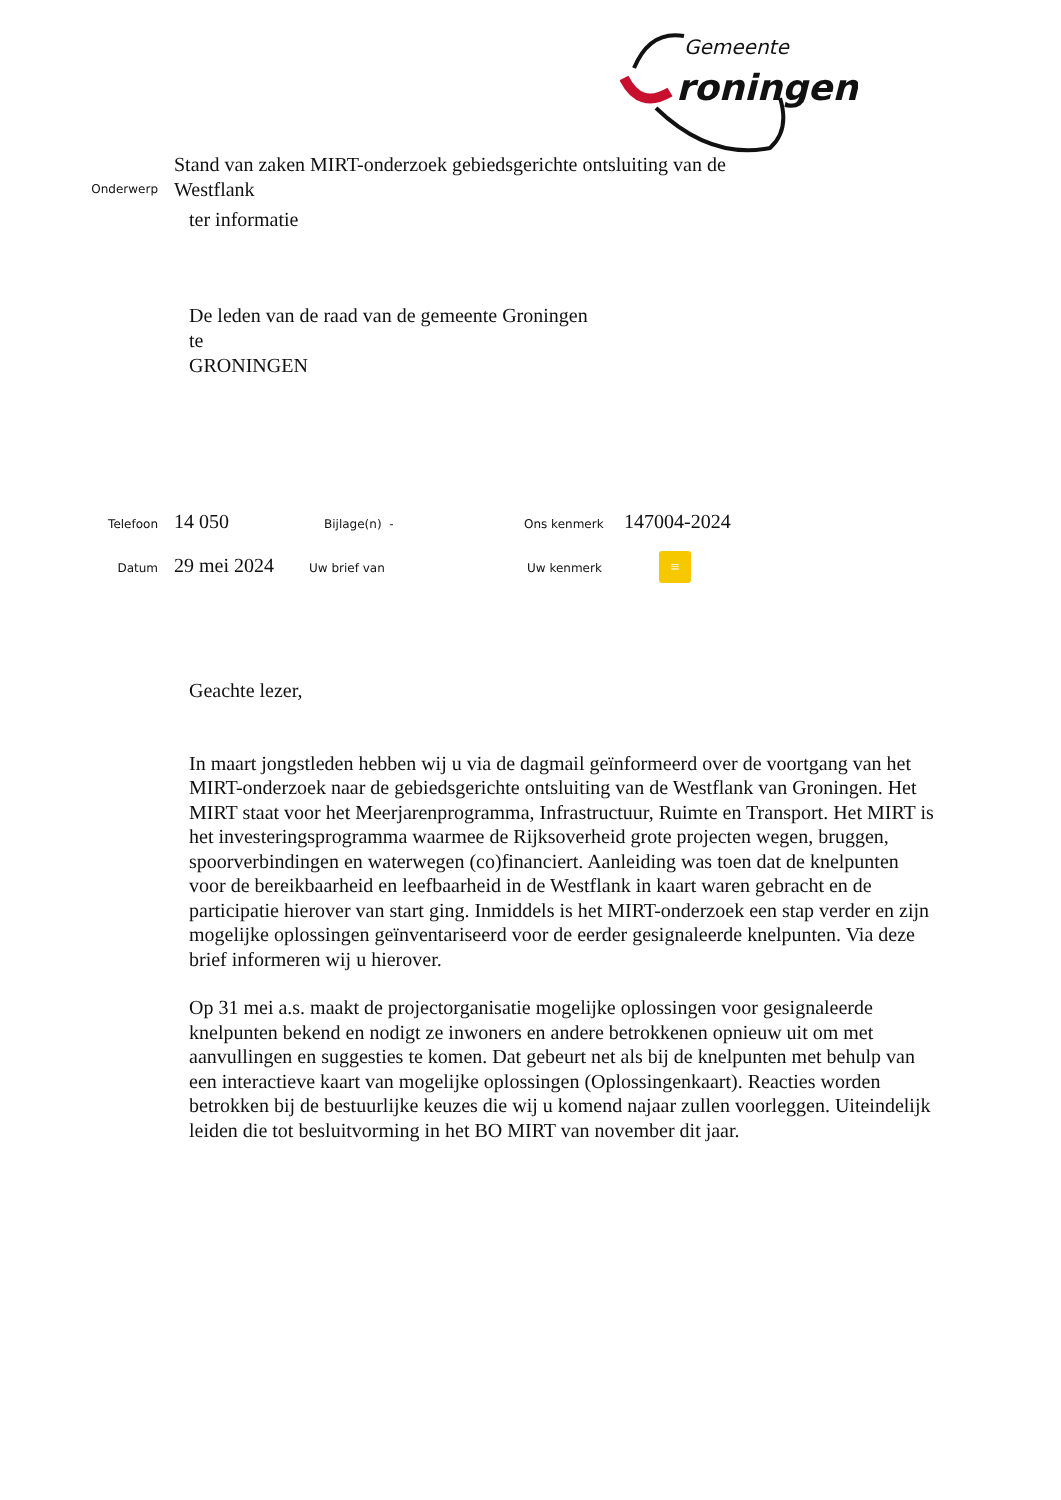Gemeente
roningen
Onderwerp
Stand van zaken MIRT-onderzoek gebiedsgerichte ontsluiting van de Westflank
ter informatie
De leden van de raad van de gemeente Groningen
te
GRONINGEN
Telefoon
14 050
Bijlage(n) - Ons kenmerk
147004-2024
Datum
29 mei 2024
Uw brief van Uw kenmerk
≡
Geachte lezer,
In maart jongstleden hebben wij u via de dagmail geïnformeerd over de voortgang van het MIRT-onderzoek naar de gebiedsgerichte ontsluiting van de Westflank van Groningen. Het MIRT staat voor het Meerjarenprogramma, Infrastructuur, Ruimte en Transport. Het MIRT is het investeringsprogramma waarmee de Rijksoverheid grote projecten wegen, bruggen, spoorverbindingen en waterwegen (co)financiert. Aanleiding was toen dat de knelpunten voor de bereikbaarheid en leefbaarheid in de Westflank in kaart waren gebracht en de participatie hierover van start ging. Inmiddels is het MIRT-onderzoek een stap verder en zijn mogelijke oplossingen geïnventariseerd voor de eerder gesignaleerde knelpunten. Via deze brief informeren wij u hierover.
Op 31 mei a.s. maakt de projectorganisatie mogelijke oplossingen voor gesignaleerde knelpunten bekend en nodigt ze inwoners en andere betrokkenen opnieuw uit om met aanvullingen en suggesties te komen. Dat gebeurt net als bij de knelpunten met behulp van een interactieve kaart van mogelijke oplossingen (Oplossingenkaart). Reacties worden betrokken bij de bestuurlijke keuzes die wij u komend najaar zullen voorleggen. Uiteindelijk leiden die tot besluitvorming in het BO MIRT van november dit jaar.